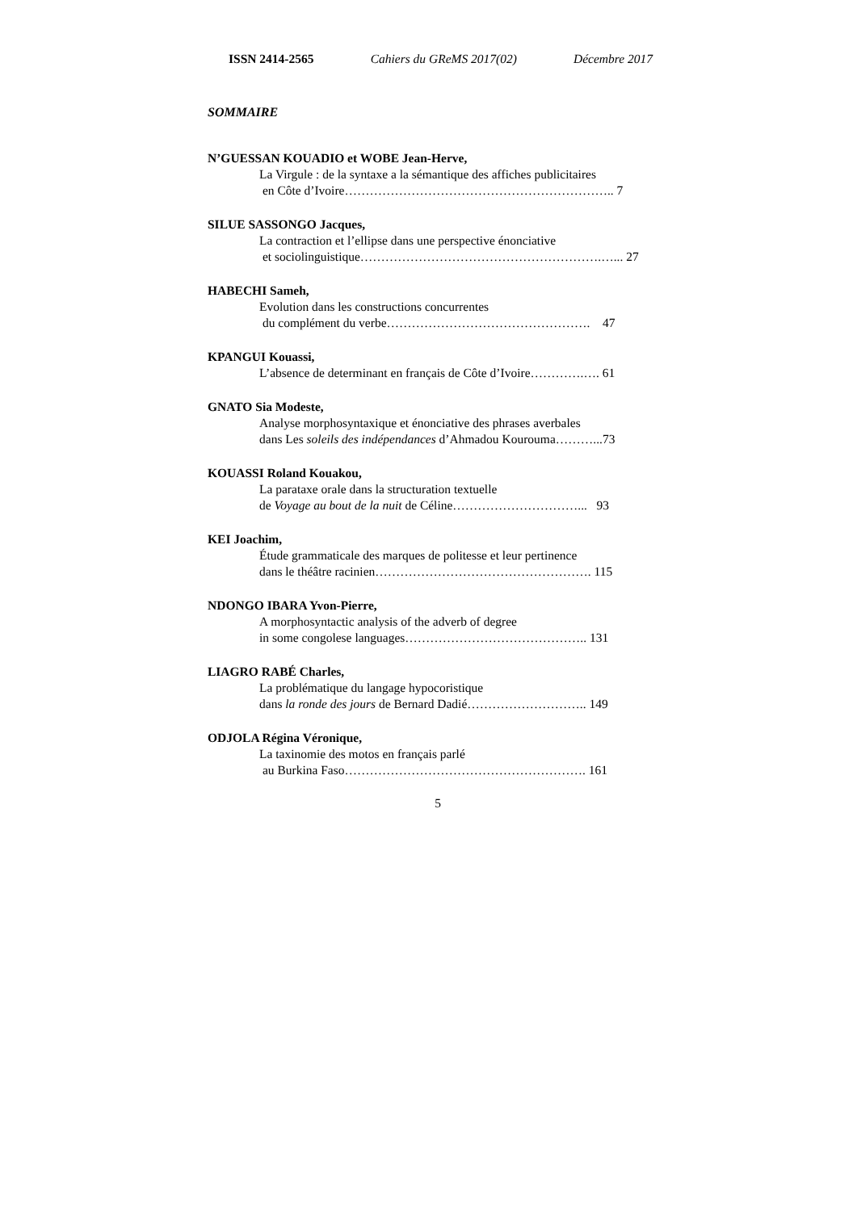ISSN 2414-2565 Cahiers du GReMS 2017(02) Décembre 2017
SOMMAIRE
N’GUESSAN KOUADIO et WOBE Jean-Herve,
La Virgule : de la syntaxe a la sémantique des affiches publicitaires
en Côte d’Ivoire……………………………………………………….. 7
SILUE SASSONGO Jacques,
La contraction et l’ellipse dans une perspective énonciative
et sociolinguistique………………………………………………….…... 27
HABECHI Sameh,
Evolution dans les constructions concurrentes
du complément du verbe…………………………………………. 47
KPANGUI Kouassi,
L’absence de determinant en français de Côte d’Ivoire………….…. 61
GNATO Sia Modeste,
Analyse morphosyntaxique et énonciative des phrases averbales
dans Les soleils des indépendances d’Ahmadou Kourouma………...73
KOUASSI Roland Kouakou,
La parataxe orale dans la structuration textuelle
de Voyage au bout de la nuit de Céline…………………………... 93
KEI Joachim,
Étude grammaticale des marques de politesse et leur pertinence
dans le théâtre racinien……………………………………………. 115
NDONGO IBARA Yvon-Pierre,
A morphosyntactic analysis of the adverb of degree
in some congolese languages…………………………………….. 131
LIAGRO RABÉ Charles,
La problématique du langage hypocoristique
dans la ronde des jours de Bernard Dadié……………………….. 149
ODJOLA Régina Véronique,
La taxinomie des motos en français parlé
au Burkina Faso…………………………………………………. 161
5